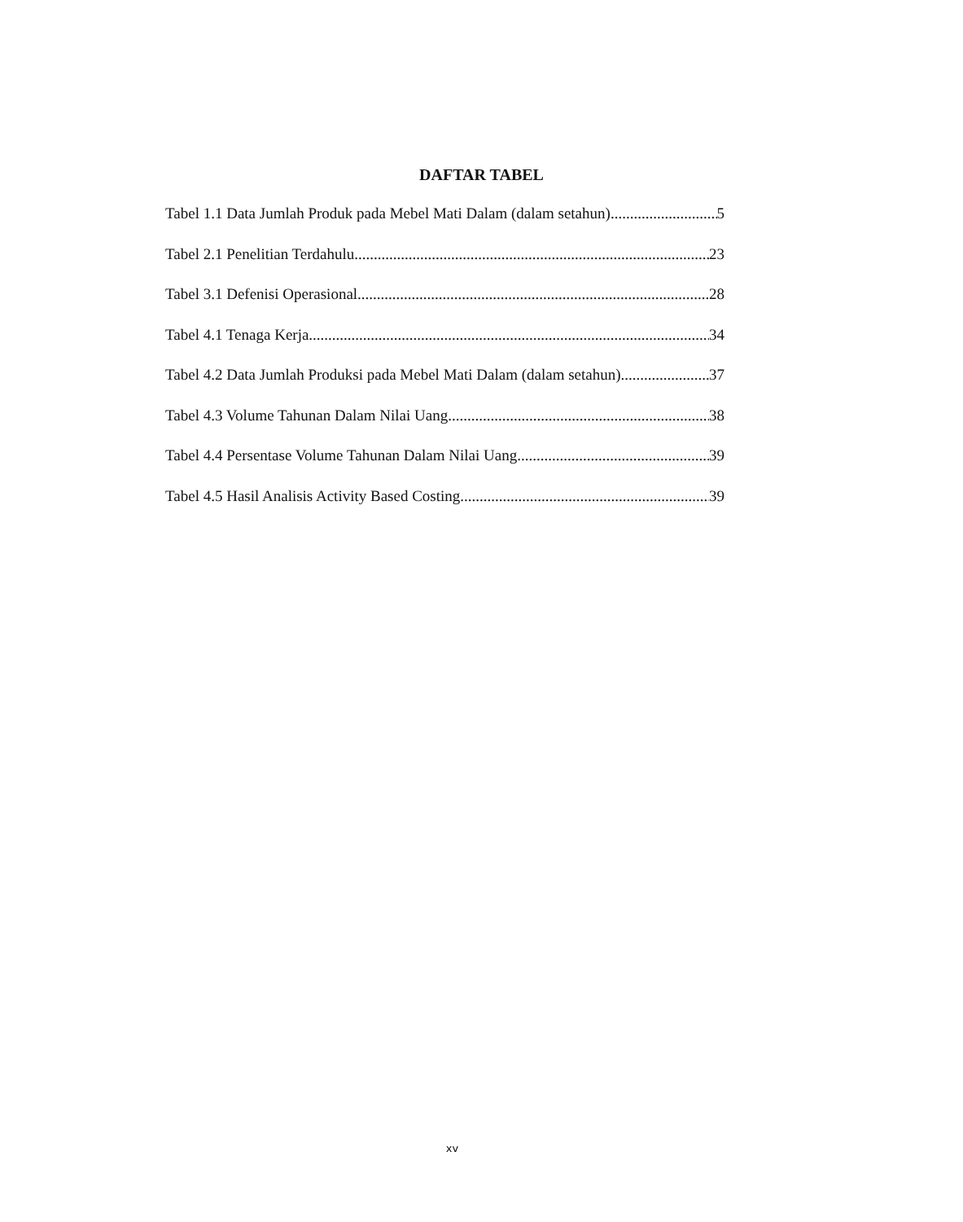DAFTAR TABEL
Tabel 1.1 Data Jumlah Produk pada Mebel Mati Dalam (dalam setahun) 5
Tabel 2.1 Penelitian Terdahulu 23
Tabel 3.1 Defenisi Operasional 28
Tabel 4.1 Tenaga Kerja 34
Tabel 4.2 Data Jumlah Produksi pada Mebel Mati Dalam (dalam setahun) 37
Tabel 4.3 Volume Tahunan Dalam Nilai Uang 38
Tabel 4.4 Persentase Volume Tahunan Dalam Nilai Uang 39
Tabel 4.5 Hasil Analisis Activity Based Costing 39
xv